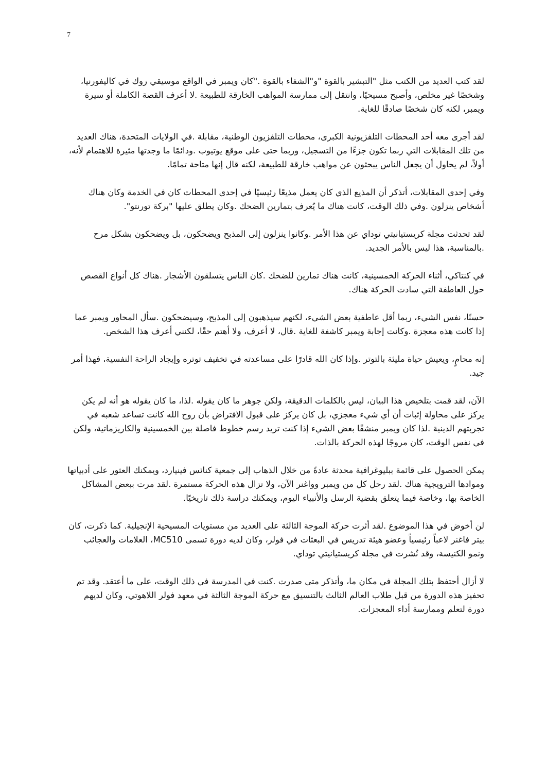7
لقد كتب العديد من الكتب مثل "التبشير بالقوة "و"الشفاء بالقوة ."كان ويمبر في الواقع موسيقي روك في كاليفورنيا، وشخصًا غير مخلص، وأصبح مسيحيًا، وانتقل إلى ممارسة المواهب الخارقة للطبيعة .لا أعرف القصة الكاملة أو سيرة ويمبر، لكنه كان شخصًا صادقًا للغاية.
لقد أجرى معه أحد المحطات التلفزيونية الكبرى، محطات التلفزيون الوطنية، مقابلة .في الولايات المتحدة، هناك العديد من تلك المقابلات التي ربما تكون جزءًا من التسجيل، وربما حتى على موقع يوتيوب .ودائمًا ما وجدتها مثيرة للاهتمام لأنه، أولاً، لم يحاول أن يجعل الناس يبحثون عن مواهب خارقة للطبيعة، لكنه قال إنها متاحة تمامًا.
وفي إحدى المقابلات، أتذكر أن المذيع الذي كان يعمل مذيعًا رئيسيًا في إحدى المحطات كان في الخدمة وكان هناك أشخاص ينزلون .وفي ذلك الوقت، كانت هناك ما يُعرف بتمارين الضحك .وكان يطلق عليها "بركة تورنتو".
لقد تحدثت مجلة كريستيانيتي توداي عن هذا الأمر .وكانوا ينزلون إلى المذبح ويضحكون، بل ويضحكون بشكل مرح .بالمناسبة، هذا ليس بالأمر الجديد.
في كنتاكي، أثناء الحركة الخمسينية، كانت هناك تمارين للضحك .كان الناس يتسلقون الأشجار .هناك كل أنواع القصص حول العاطفة التي سادت الحركة هناك.
حسنًا، نفس الشيء، ربما أقل عاطفية بعض الشيء، لكنهم سيذهبون إلى المذبح، وسيضحكون .سأل المحاور ويمبر عما إذا كانت هذه معجزة .وكانت إجابة ويمبر كاشفة للغاية .قال، لا أعرف، ولا أهتم حقًا، لكنني أعرف هذا الشخص.
إنه محامٍ، ويعيش حياة مليئة بالتوتر .وإذا كان الله قادرًا على مساعدته في تخفيف توتره وإيجاد الراحة النفسية، فهذا أمر جيد.
الآن، لقد قمت بتلخيص هذا البيان، ليس بالكلمات الدقيقة، ولكن جوهر ما كان يقوله .لذا، ما كان يقوله هو أنه لم يكن يركز على محاولة إثبات أن أي شيء معجزي، بل كان يركز على قبول الافتراض بأن روح الله كانت تساعد شعبه في تجربتهم الدينية .لذا كان ويمبر منشقًا بعض الشيء إذا كنت تريد رسم خطوط فاصلة بين الخمسينية والكاريزماتية، ولكن في نفس الوقت، كان مروجًا لهذه الحركة بالذات.
يمكن الحصول على قائمة ببليوغرافية محدثة عادةً من خلال الذهاب إلى جمعية كنائس فينيارد، ويمكنك العثور على أدبياتها وموادها الترويجية هناك .لقد رحل كل من ويمبر وواغنر الآن، ولا تزال هذه الحركة مستمرة .لقد مرت ببعض المشاكل الخاصة بها، وخاصة فيما يتعلق بقضية الرسل والأنبياء اليوم، ويمكنك دراسة ذلك تاريخيًا.
لن أخوض في هذا الموضوع .لقد أثرت حركة الموجة الثالثة على العديد من مستويات المسيحية الإنجيلية. كما ذكرت، كان بيتر فاغنر لاعباً رئيسياً وعضو هيئة تدريس في البعثات في فولر، وكان لديه دورة تسمى MC510، العلامات والعجائب ونمو الكنيسة، وقد نُشرت في مجلة كريستيانيتي توداي.
لا أزال أحتفظ بتلك المجلة في مكان ما، وأتذكر متى صدرت .كنت في المدرسة في ذلك الوقت، على ما أعتقد. وقد تم تحفيز هذه الدورة من قبل طلاب العالم الثالث بالتنسيق مع حركة الموجة الثالثة في معهد فولر اللاهوتي، وكان لديهم دورة لتعلم وممارسة أداء المعجزات.